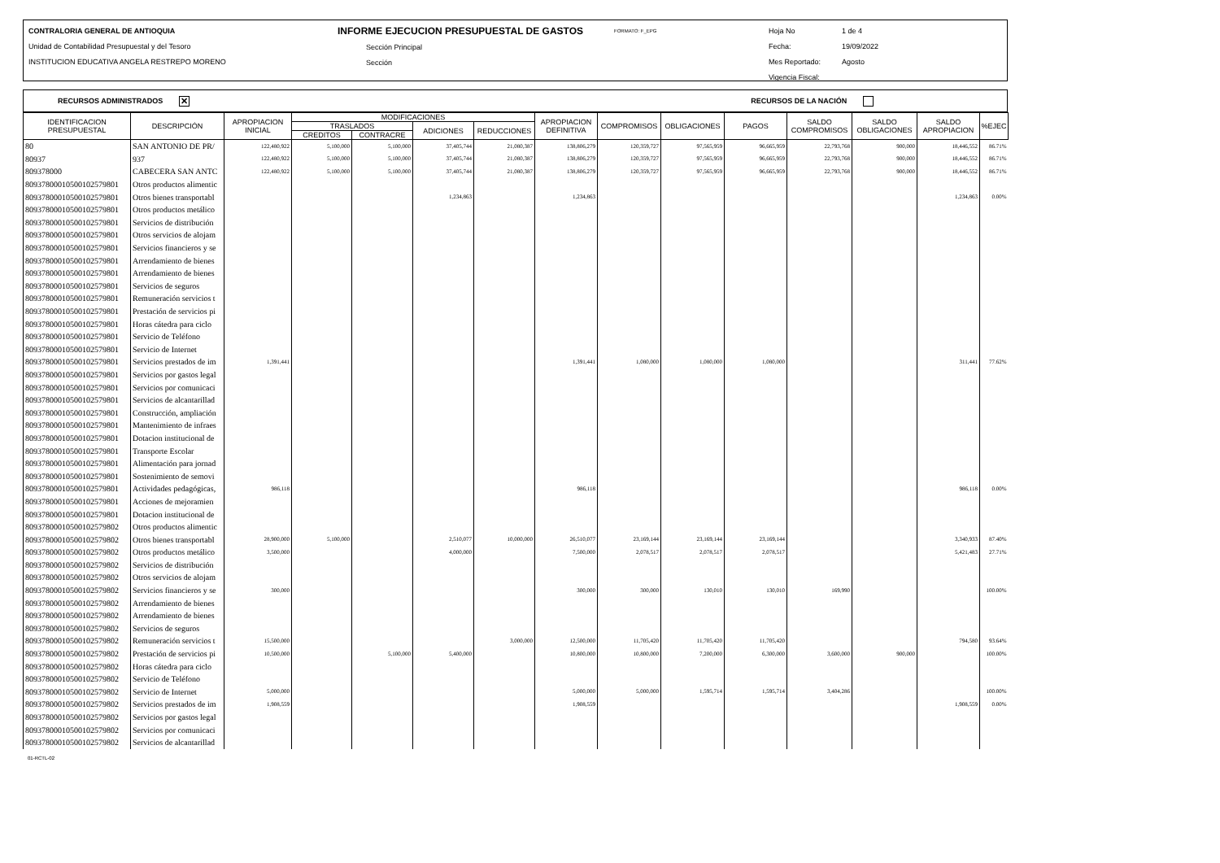CONTRALORIA GENERAL DE ANTIOQUIA
Unidad de Contabilidad Presupuestal y del Tesoro
INSTITUCION EDUCATIVA ANGELA RESTREPO MORENO
INFORME EJECUCION PRESUPUESTAL DE GASTOS
Sección Principal
Sección
FORMATO: F_EPG
Hoja No
Fecha:
Mes Reportado:
Vigencia Fiscal:
1 de 4
19/09/2022
Agosto
RECURSOS ADMINISTRADOS ✕ RECURSOS DE LA NACIÓN
| IDENTIFICACION PRESUPUESTAL | DESCRIPCIÓN | APROPIACION INICIAL | MODIFICACIONES | | | | APROPIACION DEFINITIVA | COMPROMISOS | OBLIGACIONES | PAGOS | SALDO COMPROMISOS | SALDO OBLIGACIONES | SALDO APROPIACION | %EJEC |
| --- | --- | --- | --- | --- | --- | --- | --- | --- | --- | --- | --- | --- | --- | --- |
| | | | TRASLADOS | | ADICIONES | REDUCCIONES | | | | | | | | |
| | | | CREDITOS | CONTRACRE | | | | | | | | | | |
| 80 | SAN ANTONIO DE PR/ | 122,480,922 | 5,100,000 | 5,100,000 | 37,405,744 | 21,080,387 | 138,806,279 | 120,359,727 | 97,565,959 | 96,665,959 | 22,793,768 | 900,000 | 18,446,552 | 86.71% |
| 80937 | 937 | 122,480,922 | 5,100,000 | 5,100,000 | 37,405,744 | 21,080,387 | 138,806,279 | 120,359,727 | 97,565,959 | 96,665,959 | 22,793,768 | 900,000 | 18,446,552 | 86.71% |
| 809378000 | CABECERA SAN ANTC | 122,480,922 | 5,100,000 | 5,100,000 | 37,405,744 | 21,080,387 | 138,806,279 | 120,359,727 | 97,565,959 | 96,665,959 | 22,793,768 | 900,000 | 18,446,552 | 86.71% |
| 8093780001050010257980​1 | Otros productos alimentic | | | | | | | | | | | | | |
| 80937800010500102579801 | Otros bienes transportabl | | | | 1,234,863 | | 1,234,863 | | | | | | 1,234,863 | 0.00% |
| 80937800010500102579801 | Otros productos metálico | | | | | | | | | | | | | |
| 80937800010500102579801 | Servicios de distribución | | | | | | | | | | | | | |
| 80937800010500102579801 | Otros servicios de alojam | | | | | | | | | | | | | |
| 80937800010500102579801 | Servicios financieros y se | | | | | | | | | | | | | |
| 80937800010500102579801 | Arrendamiento de bienes | | | | | | | | | | | | | |
| 80937800010500102579801 | Arrendamiento de bienes | | | | | | | | | | | | | |
| 80937800010500102579801 | Servicios de seguros | | | | | | | | | | | | | |
| 80937800010500102579801 | Remuneración servicios t | | | | | | | | | | | | | |
| 80937800010500102579801 | Prestación de servicios pi | | | | | | | | | | | | | |
| 80937800010500102579801 | Horas cátedra para ciclo | | | | | | | | | | | | | |
| 80937800010500102579801 | Servicio de Teléfono | | | | | | | | | | | | | |
| 80937800010500102579801 | Servicio de Internet | | | | | | | | | | | | | |
| 80937800010500102579801 | Servicios prestados de im | 1,391,441 | | | | | 1,391,441 | 1,080,000 | 1,080,000 | 1,080,000 | | | 311,441 | 77.62% |
| 80937800010500102579801 | Servicios por gastos legal | | | | | | | | | | | | | |
| 80937800010500102579801 | Servicios por comunicaci | | | | | | | | | | | | | |
| 80937800010500102579801 | Servicios de alcantarillad | | | | | | | | | | | | | |
| 80937800010500102579801 | Construcción, ampliación | | | | | | | | | | | | | |
| 80937800010500102579801 | Mantenimiento de infraes | | | | | | | | | | | | | |
| 80937800010500102579801 | Dotacion institucional de | | | | | | | | | | | | | |
| 80937800010500102579801 | Transporte Escolar | | | | | | | | | | | | | |
| 80937800010500102579801 | Alimentación para jornad | | | | | | | | | | | | | |
| 80937800010500102579801 | Sostenimiento de semovi | | | | | | | | | | | | | |
| 80937800010500102579801 | Actividades pedagógicas, | 986,118 | | | | | 986,118 | | | | | | 986,118 | 0.00% |
| 80937800010500102579801 | Acciones de mejoramien | | | | | | | | | | | | | |
| 80937800010500102579801 | Dotacion institucional de | | | | | | | | | | | | | |
| 80937800010500102579802 | Otros productos alimentic | | | | | | | | | | | | | |
| 80937800010500102579802 | Otros bienes transportabl | 28,900,000 | 5,100,000 | | 2,510,077 | 10,000,000 | 26,510,077 | 23,169,144 | 23,169,144 | 23,169,144 | | | 3,340,933 | 87.40% |
| 80937800010500102579802 | Otros productos metálico | 3,500,000 | | | 4,000,000 | | 7,500,000 | 2,078,517 | 2,078,517 | 2,078,517 | | | 5,421,483 | 27.71% |
| 80937800010500102579802 | Servicios de distribución | | | | | | | | | | | | | |
| 80937800010500102579802 | Otros servicios de alojam | | | | | | | | | | | | | |
| 80937800010500102579802 | Servicios financieros y se | 300,000 | | | | | 300,000 | 300,000 | 130,010 | 130,010 | 169,990 | | | 100.00% |
| 80937800010500102579802 | Arrendamiento de bienes | | | | | | | | | | | | | |
| 80937800010500102579802 | Arrendamiento de bienes | | | | | | | | | | | | | |
| 80937800010500102579802 | Servicios de seguros | | | | | | | | | | | | | |
| 80937800010500102579802 | Remuneración servicios t | 15,500,000 | | | | 3,000,000 | 12,500,000 | 11,705,420 | 11,705,420 | 11,705,420 | | | 794,580 | 93.64% |
| 80937800010500102579802 | Prestación de servicios pi | 10,500,000 | | 5,100,000 | 5,400,000 | | 10,800,000 | 10,800,000 | 7,200,000 | 6,300,000 | 3,600,000 | 900,000 | | 100.00% |
| 80937800010500102579802 | Horas cátedra para ciclo | | | | | | | | | | | | | |
| 80937800010500102579802 | Servicio de Teléfono | | | | | | | | | | | | | |
| 80937800010500102579802 | Servicio de Internet | 5,000,000 | | | | | 5,000,000 | 5,000,000 | 1,595,714 | 1,595,714 | 3,404,286 | | | 100.00% |
| 80937800010500102579802 | Servicios prestados de im | 1,908,559 | | | | | 1,908,559 | | | | | | 1,908,559 | 0.00% |
| 80937800010500102579802 | Servicios por gastos legal | | | | | | | | | | | | | |
| 80937800010500102579802 | Servicios por comunicaci | | | | | | | | | | | | | |
| 80937800010500102579802 | Servicios de alcantarillad | | | | | | | | | | | | | |
01-RCTL-02